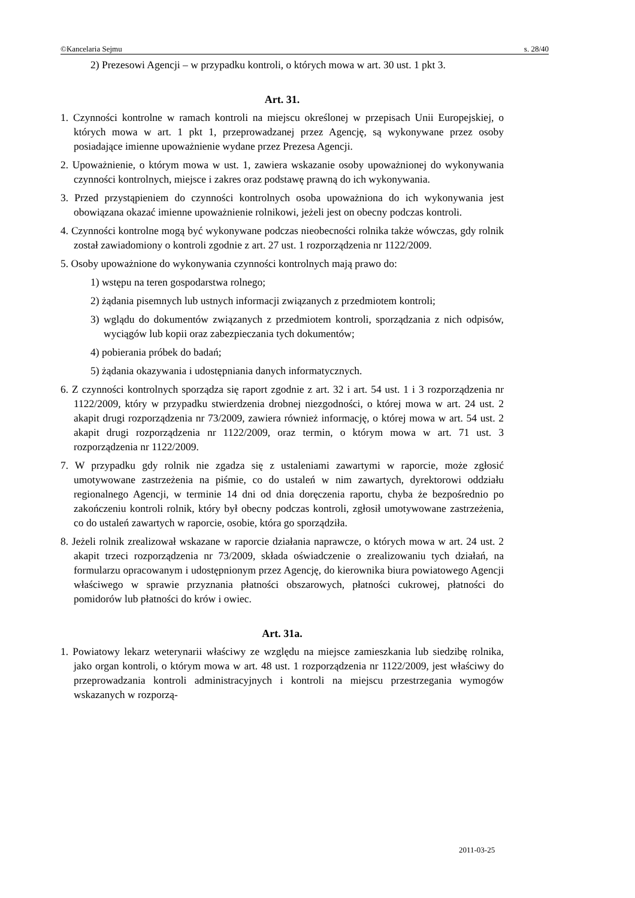©Kancelaria Sejmu s. 28/40
2) Prezesowi Agencji – w przypadku kontroli, o których mowa w art. 30 ust. 1 pkt 3.
Art. 31.
1. Czynności kontrolne w ramach kontroli na miejscu określonej w przepisach Unii Europejskiej, o których mowa w art. 1 pkt 1, przeprowadzanej przez Agencję, są wykonywane przez osoby posiadające imienne upoważnienie wydane przez Prezesa Agencji.
2. Upoważnienie, o którym mowa w ust. 1, zawiera wskazanie osoby upoważnionej do wykonywania czynności kontrolnych, miejsce i zakres oraz podstawę prawną do ich wykonywania.
3. Przed przystąpieniem do czynności kontrolnych osoba upoważniona do ich wykonywania jest obowiązana okazać imienne upoważnienie rolnikowi, jeżeli jest on obecny podczas kontroli.
4. Czynności kontrolne mogą być wykonywane podczas nieobecności rolnika także wówczas, gdy rolnik został zawiadomiony o kontroli zgodnie z art. 27 ust. 1 rozporządzenia nr 1122/2009.
5. Osoby upoważnione do wykonywania czynności kontrolnych mają prawo do:
1) wstępu na teren gospodarstwa rolnego;
2) żądania pisemnych lub ustnych informacji związanych z przedmiotem kontroli;
3) wglądu do dokumentów związanych z przedmiotem kontroli, sporządzania z nich odpisów, wyciągów lub kopii oraz zabezpieczania tych dokumentów;
4) pobierania próbek do badań;
5) żądania okazywania i udostępniania danych informatycznych.
6. Z czynności kontrolnych sporządza się raport zgodnie z art. 32 i art. 54 ust. 1 i 3 rozporządzenia nr 1122/2009, który w przypadku stwierdzenia drobnej niezgodności, o której mowa w art. 24 ust. 2 akapit drugi rozporządzenia nr 73/2009, zawiera również informację, o której mowa w art. 54 ust. 2 akapit drugi rozporządzenia nr 1122/2009, oraz termin, o którym mowa w art. 71 ust. 3 rozporządzenia nr 1122/2009.
7. W przypadku gdy rolnik nie zgadza się z ustaleniami zawartymi w raporcie, może zgłosić umotywowane zastrzeżenia na piśmie, co do ustaleń w nim zawartych, dyrektorowi oddziału regionalnego Agencji, w terminie 14 dni od dnia doręczenia raportu, chyba że bezpośrednio po zakończeniu kontroli rolnik, który był obecny podczas kontroli, zgłosił umotywowane zastrzeżenia, co do ustaleń zawartych w raporcie, osobie, która go sporządziła.
8. Jeżeli rolnik zrealizował wskazane w raporcie działania naprawcze, o których mowa w art. 24 ust. 2 akapit trzeci rozporządzenia nr 73/2009, składa oświadczenie o zrealizowaniu tych działań, na formularzu opracowanym i udostępnionym przez Agencję, do kierownika biura powiatowego Agencji właściwego w sprawie przyznania płatności obszarowych, płatności cukrowej, płatności do pomidorów lub płatności do krów i owiec.
Art. 31a.
1. Powiatowy lekarz weterynarii właściwy ze względu na miejsce zamieszkania lub siedzibę rolnika, jako organ kontroli, o którym mowa w art. 48 ust. 1 rozporządzenia nr 1122/2009, jest właściwy do przeprowadzania kontroli administracyjnych i kontroli na miejscu przestrzegania wymogów wskazanych w rozporzą-
2011-03-25